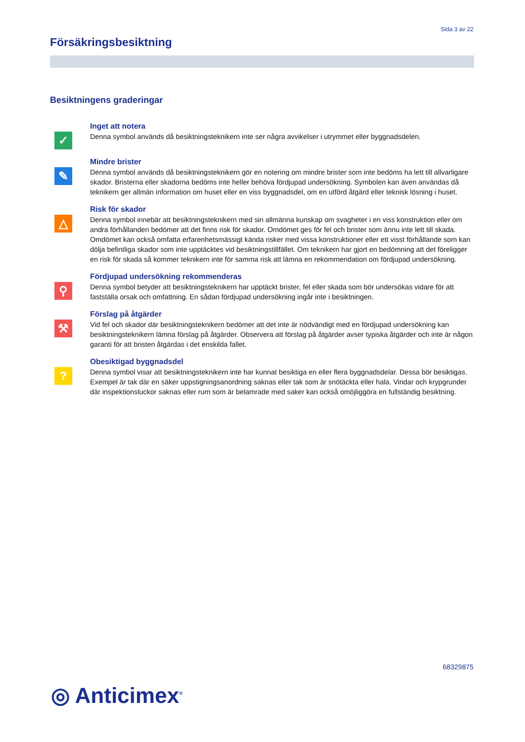Sida 3 av 22
Försäkringsbesiktning
Besiktningens graderingar
✓
Inget att notera
Denna symbol används då besiktningsteknikern inte ser några avvikelser i utrymmet eller byggnadsdelen.
✎
Mindre brister
Denna symbol används då besiktningsteknikern gör en notering om mindre brister som inte bedöms ha lett till allvarligare skador. Bristerna eller skadorna bedöms inte heller behöva fördjupad undersökning. Symbolen kan även användas då teknikern ger allmän information om huset eller en viss byggnadsdel, om en utförd åtgärd eller teknisk lösning i huset.
△
Risk för skador
Denna symbol innebär att besiktningsteknikern med sin allmänna kunskap om svagheter i en viss konstruktion eller om andra förhållanden bedömer att det finns risk för skador. Omdömet ges för fel och brister som ännu inte lett till skada. Omdömet kan också omfatta erfarenhetsmässigt kända risker med vissa konstruktioner eller ett visst förhållande som kan dölja befintliga skador som inte upptäcktes vid besiktningstillfället. Om teknikern har gjort en bedömning att det föreligger en risk för skada så kommer teknikern inte för samma risk att lämna en rekommendation om fördjupad undersökning.
⚲
Fördjupad undersökning rekommenderas
Denna symbol betyder att besiktningsteknikern har upptäckt brister, fel eller skada som bör undersökas vidare för att fastställa orsak och omfattning. En sådan fördjupad undersökning ingår inte i besiktningen.
⚒
Förslag på åtgärder
Vid fel och skador där besiktningsteknikern bedömer att det inte är nödvändigt med en fördjupad undersökning kan besiktningsteknikern lämna förslag på åtgärder. Observera att förslag på åtgärder avser typiska åtgärder och inte är någon garanti för att bristen åtgärdas i det enskilda fallet.
?
Obesiktigad byggnadsdel
Denna symbol visar att besiktningsteknikern inte har kunnat besiktiga en eller flera byggnadsdelar. Dessa bör besiktigas. Exempel är tak där en säker uppstigningsanordning saknas eller tak som är snötäckta eller hala. Vindar och krypgrunder där inspektionsluckor saknas eller rum som är belamrade med saker kan också omöjliggöra en fullständig besiktning.
68329875
◎ Anticimex<sup>®</sup>